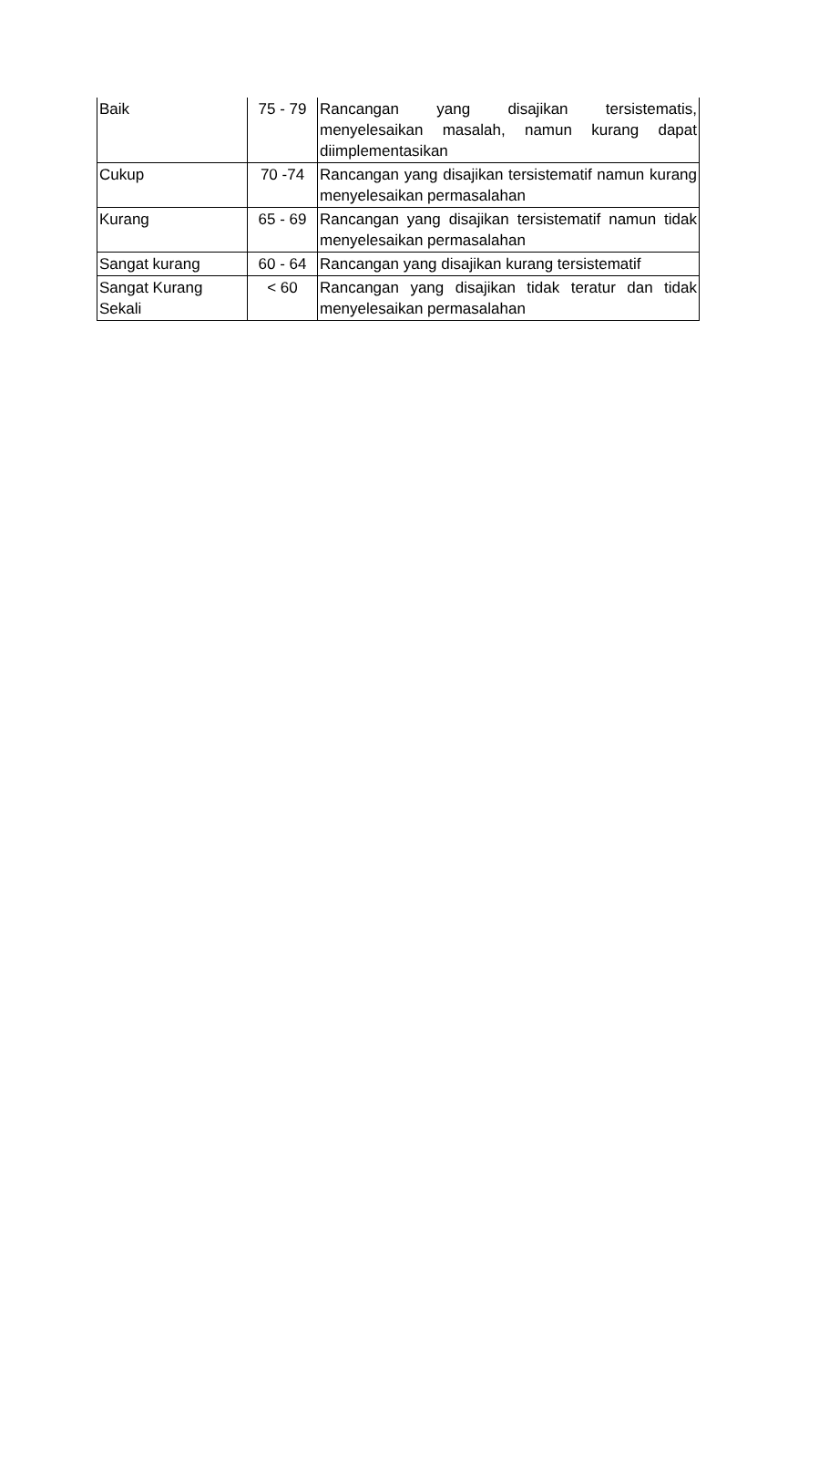| Baik | 75 - 79 | Rancangan yang disajikan tersistematis, menyelesaikan masalah, namun kurang dapat diimplementasikan |
| Cukup | 70 -74 | Rancangan yang disajikan tersistematif namun kurang menyelesaikan permasalahan |
| Kurang | 65 - 69 | Rancangan yang disajikan tersistematif namun tidak menyelesaikan permasalahan |
| Sangat kurang | 60 - 64 | Rancangan yang disajikan kurang tersistematif |
| Sangat Kurang Sekali | < 60 | Rancangan yang disajikan tidak teratur dan tidak menyelesaikan permasalahan |